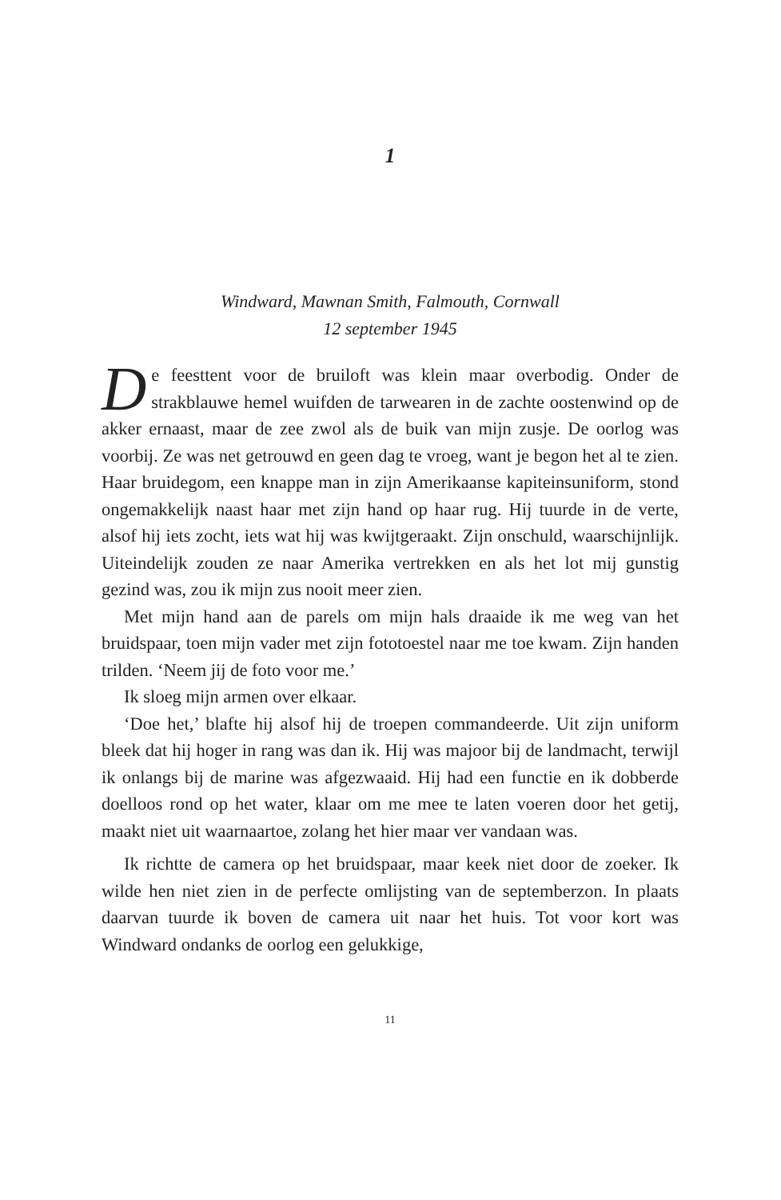1
Windward, Mawnan Smith, Falmouth, Cornwall
12 september 1945
De feesttent voor de bruiloft was klein maar overbodig. Onder de strakblauwe hemel wuifden de tarwearen in de zachte oostenwind op de akker ernaast, maar de zee zwol als de buik van mijn zusje. De oorlog was voorbij. Ze was net getrouwd en geen dag te vroeg, want je begon het al te zien. Haar bruidegom, een knappe man in zijn Amerikaanse kapiteinsuniform, stond ongemakkelijk naast haar met zijn hand op haar rug. Hij tuurde in de verte, alsof hij iets zocht, iets wat hij was kwijtgeraakt. Zijn onschuld, waarschijnlijk. Uiteindelijk zouden ze naar Amerika vertrekken en als het lot mij gunstig gezind was, zou ik mijn zus nooit meer zien.
Met mijn hand aan de parels om mijn hals draaide ik me weg van het bruidspaar, toen mijn vader met zijn fototoestel naar me toe kwam. Zijn handen trilden. ‘Neem jij de foto voor me.’
Ik sloeg mijn armen over elkaar.
‘Doe het,’ blafte hij alsof hij de troepen commandeerde. Uit zijn uniform bleek dat hij hoger in rang was dan ik. Hij was majoor bij de landmacht, terwijl ik onlangs bij de marine was afgezwaaid. Hij had een functie en ik dobberde doelloos rond op het water, klaar om me mee te laten voeren door het getij, maakt niet uit waarnaartoe, zolang het hier maar ver vandaan was.
Ik richtte de camera op het bruidspaar, maar keek niet door de zoeker. Ik wilde hen niet zien in de perfecte omlijsting van de septemberzon. In plaats daarvan tuurde ik boven de camera uit naar het huis. Tot voor kort was Windward ondanks de oorlog een gelukkige,
11